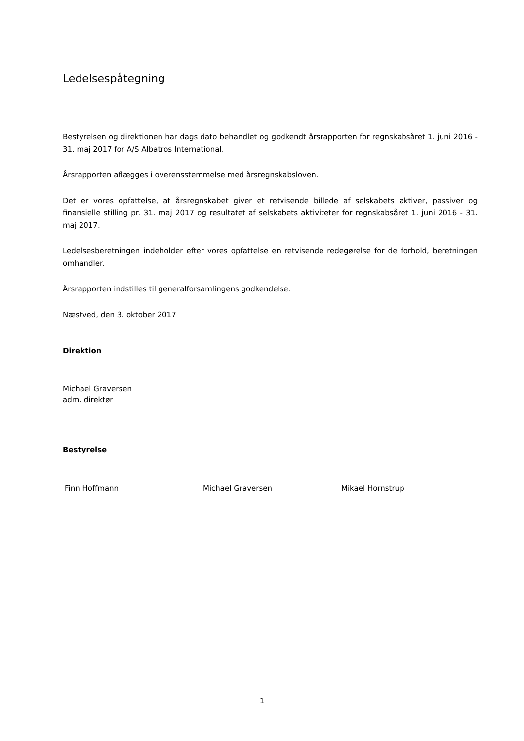Ledelsespåtegning
Bestyrelsen og direktionen har dags dato behandlet og godkendt årsrapporten for regnskabsåret 1. juni 2016 - 31. maj 2017 for A/S Albatros International.
Årsrapporten aflægges i overensstemmelse med årsregnskabsloven.
Det er vores opfattelse, at årsregnskabet giver et retvisende billede af selskabets aktiver, passiver og finansielle stilling pr. 31. maj 2017 og resultatet af selskabets aktiviteter for regnskabsåret 1. juni 2016 - 31. maj 2017.
Ledelsesberetningen indeholder efter vores opfattelse en retvisende redegørelse for de forhold, beretningen omhandler.
Årsrapporten indstilles til generalforsamlingens godkendelse.
Næstved, den 3. oktober 2017
Direktion
Michael Graversen
adm. direktør
Bestyrelse
Finn Hoffmann Michael Graversen Mikael Hornstrup
1